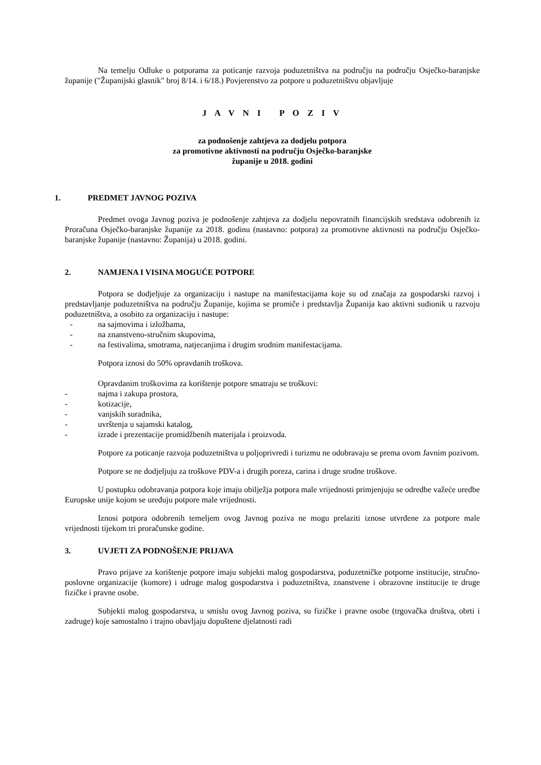Na temelju Odluke o potporama za poticanje razvoja poduzetništva na području na području Osječko-baranjske županije ("Županijski glasnik" broj 8/14. i 6/18.) Povjerenstvo za potpore u poduzetništvu objavljuje
J A V N I P O Z I V
za podnošenje zahtjeva za dodjelu potpora
za promotivne aktivnosti na području Osječko-baranjske
županije u 2018. godini
1. PREDMET JAVNOG POZIVA
Predmet ovoga Javnog poziva je podnošenje zahtjeva za dodjelu nepovratnih financijskih sredstava odobrenih iz Proračuna Osječko-baranjske županije za 2018. godinu (nastavno: potpora) za promotivne aktivnosti na području Osječko-baranjske županije (nastavno: Županija) u 2018. godini.
2. NAMJENA I VISINA MOGUĆE POTPORE
Potpora se dodjeljuje za organizaciju i nastupe na manifestacijama koje su od značaja za gospodarski razvoj i predstavljanje poduzetništva na području Županije, kojima se promiče i predstavlja Županija kao aktivni sudionik u razvoju poduzetništva, a osobito za organizaciju i nastupe:
- na sajmovima i izložbama,
- na znanstveno-stručnim skupovima,
- na festivalima, smotrama, natjecanjima i drugim srodnim manifestacijama.
Potpora iznosi do 50% opravdanih troškova.
Opravdanim troškovima za korištenje potpore smatraju se troškovi:
- najma i zakupa prostora,
- kotizacije,
- vanjskih suradnika,
- uvrštenja u sajamski katalog,
- izrade i prezentacije promidžbenih materijala i proizvoda.
Potpore za poticanje razvoja poduzetništva u poljoprivredi i turizmu ne odobravaju se prema ovom Javnim pozivom.
Potpore se ne dodjeljuju za troškove PDV-a i drugih poreza, carina i druge srodne troškove.
U postupku odobravanja potpora koje imaju obilježja potpora male vrijednosti primjenjuju se odredbe važeće uredbe Europske unije kojom se uređuju potpore male vrijednosti.
Iznosi potpora odobrenih temeljem ovog Javnog poziva ne mogu prelaziti iznose utvrđene za potpore male vrijednosti tijekom tri proračunske godine.
3. UVJETI ZA PODNOŠENJE PRIJAVA
Pravo prijave za korištenje potpore imaju subjekti malog gospodarstva, poduzetničke potporne institucije, stručno-poslovne organizacije (komore) i udruge malog gospodarstva i poduzetništva, znanstvene i obrazovne institucije te druge fizičke i pravne osobe.
Subjekti malog gospodarstva, u smislu ovog Javnog poziva, su fizičke i pravne osobe (trgovačka društva, obrti i zadruge) koje samostalno i trajno obavljaju dopuštene djelatnosti radi